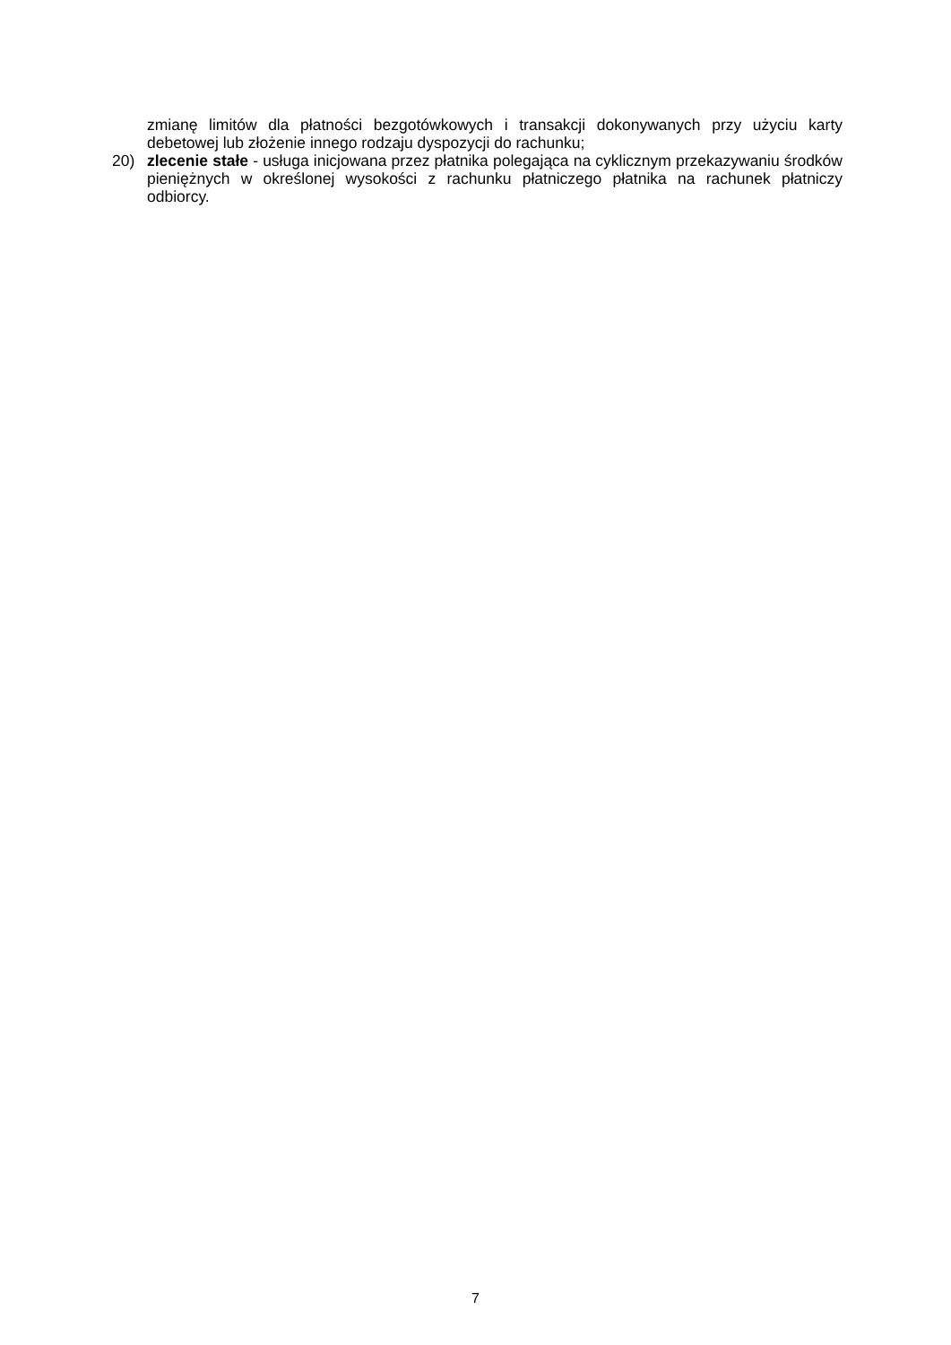zmianę limitów dla płatności bezgotówkowych i transakcji dokonywanych przy użyciu karty debetowej lub złożenie innego rodzaju dyspozycji do rachunku;
20) zlecenie stałe - usługa inicjowana przez płatnika polegająca na cyklicznym przekazywaniu środków pieniężnych w określonej wysokości z rachunku płatniczego płatnika na rachunek płatniczy odbiorcy.
7